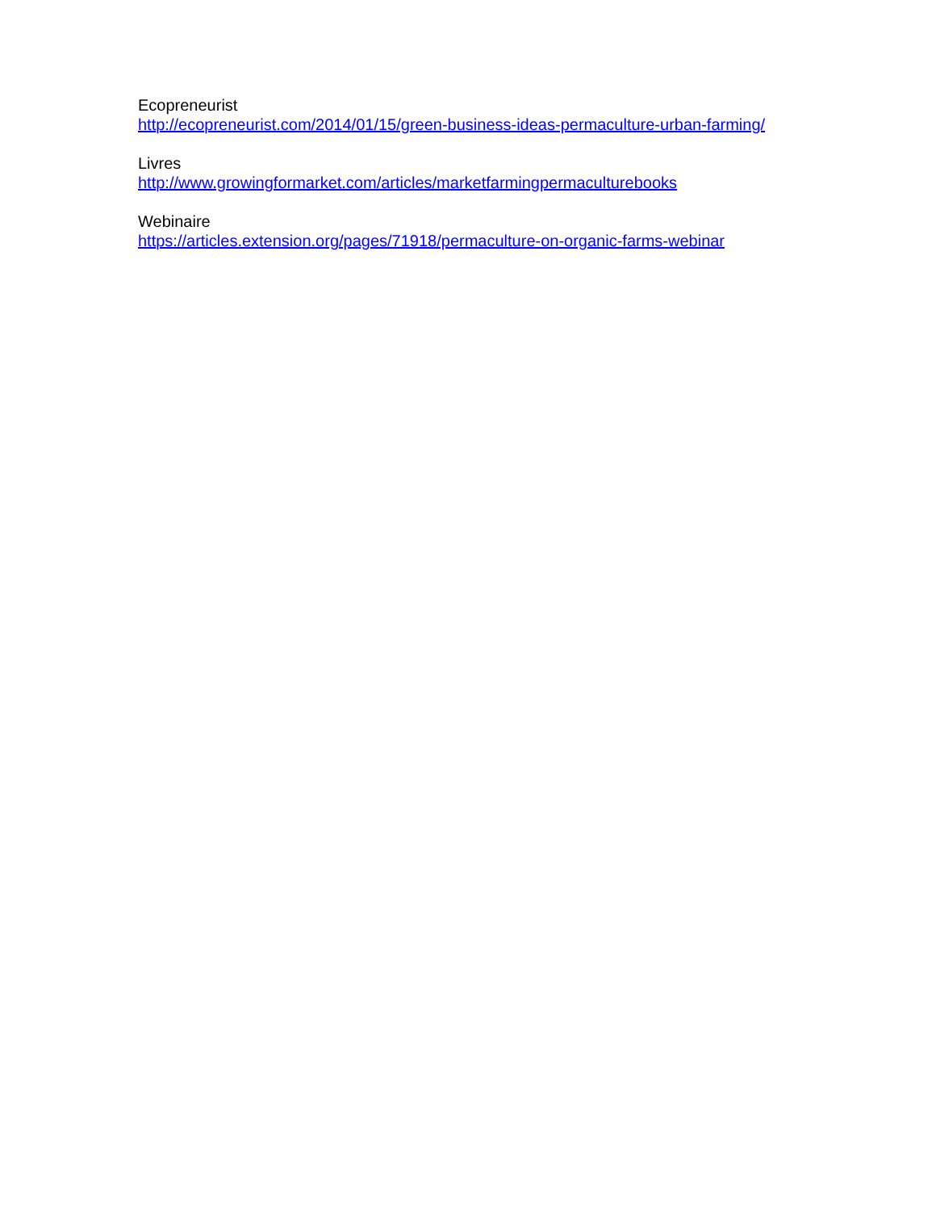Ecopreneurist
http://ecopreneurist.com/2014/01/15/green-business-ideas-permaculture-urban-farming/
Livres
http://www.growingformarket.com/articles/marketfarmingpermaculturebooks
Webinaire
https://articles.extension.org/pages/71918/permaculture-on-organic-farms-webinar